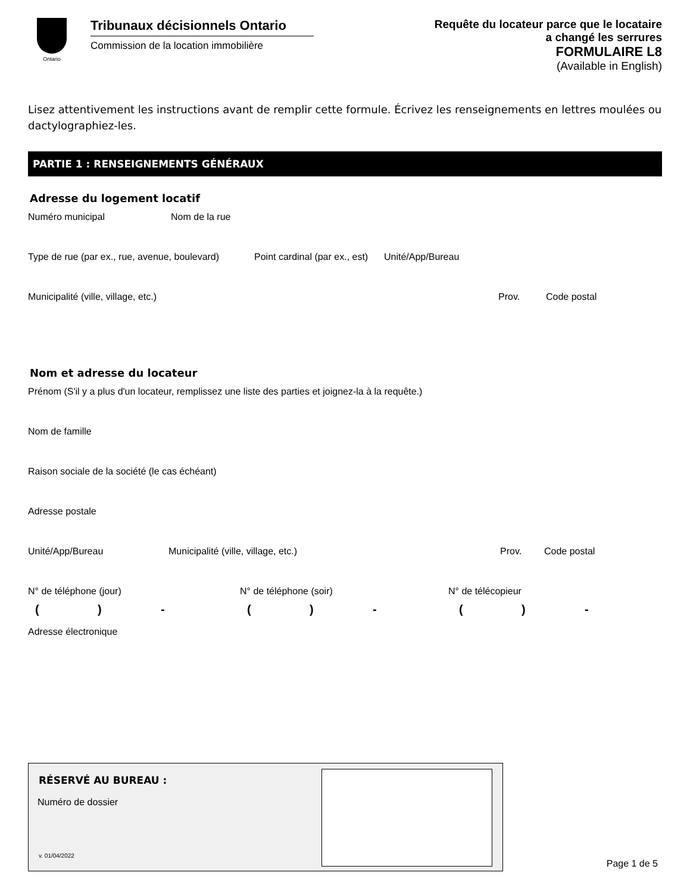Ontario
Tribunaux décisionnels Ontario
Commission de la location immobilière
Requête du locateur parce que le locataire
a changé les serrures
FORMULAIRE L8
(Available in English)
Lisez attentivement les instructions avant de remplir cette formule. Écrivez les renseignements en lettres moulées ou dactylographiez-les.
PARTIE 1 : RENSEIGNEMENTS GÉNÉRAUX
Adresse du logement locatif
Numéro municipal Nom de la rue
Type de rue (par ex., rue, avenue, boulevard) Point cardinal (par ex., est) Unité/App/Bureau
Municipalité (ville, village, etc.) Prov. Code postal
Nom et adresse du locateur
Prénom (S'il y a plus d'un locateur, remplissez une liste des parties et joignez-la à la requête.)
Nom de famille
Raison sociale de la société (le cas échéant)
Adresse postale
Unité/App/Bureau Municipalité (ville, village, etc.) Prov. Code postal
N° de téléphone (jour) N° de téléphone (soir) N° de télécopieur
() - () - () -
Adresse électronique
RÉSERVÉ AU BUREAU :
Numéro de dossier
v. 01/04/2022
Page 1 de 5